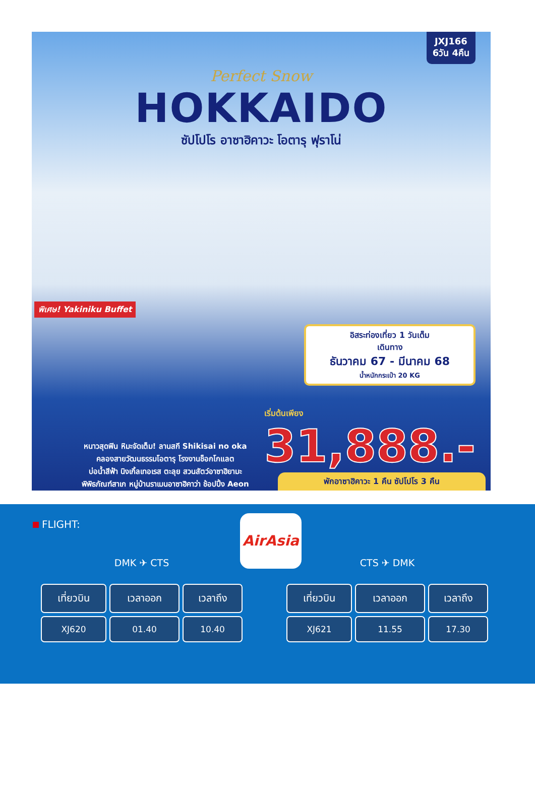JXJ166
6วัน 4คืน
Perfect Snow
HOKKAIDO
ซัปโปโร อาซาฮิคาวะ โอตารุ ฟุราโน่
พิเศษ! Yakiniku Buffet
อิสระท่องเที่ยว 1 วันเต็ม
เดินทาง
ธันวาคม 67 - มีนาคม 68
น้ำหนักกระเป๋า 20 KG
เริ่มต้นเพียง
31,888.-
หนาวสุดฟิน หิมะจัดเต็ม! ลานสกี Shikisai no oka
คลองสายวัฒนธรรมโอตารุ โรงงานช็อกโกแลต
บ่อน้ำสีฟ้า นิงเกิ้ลเทอเรส ตะลุย สวนสัตว์อาซาฮิยามะ
พิพิธภัณฑ์สาเก หมู่บ้านราเมนอาซาฮิคาว่า ช้อปปิ้ง Aeon
พักอาซาฮิคาวะ 1 คืน ซัปโปโร 3 คืน
FLIGHT: AirAsia
DMK ✈ CTS
| เที่ยวบิน | เวลาออก | เวลาถึง |
| --- | --- | --- |
| XJ620 | 01.40 | 10.40 |
CTS ✈ DMK
| เที่ยวบิน | เวลาออก | เวลาถึง |
| --- | --- | --- |
| XJ621 | 11.55 | 17.30 |